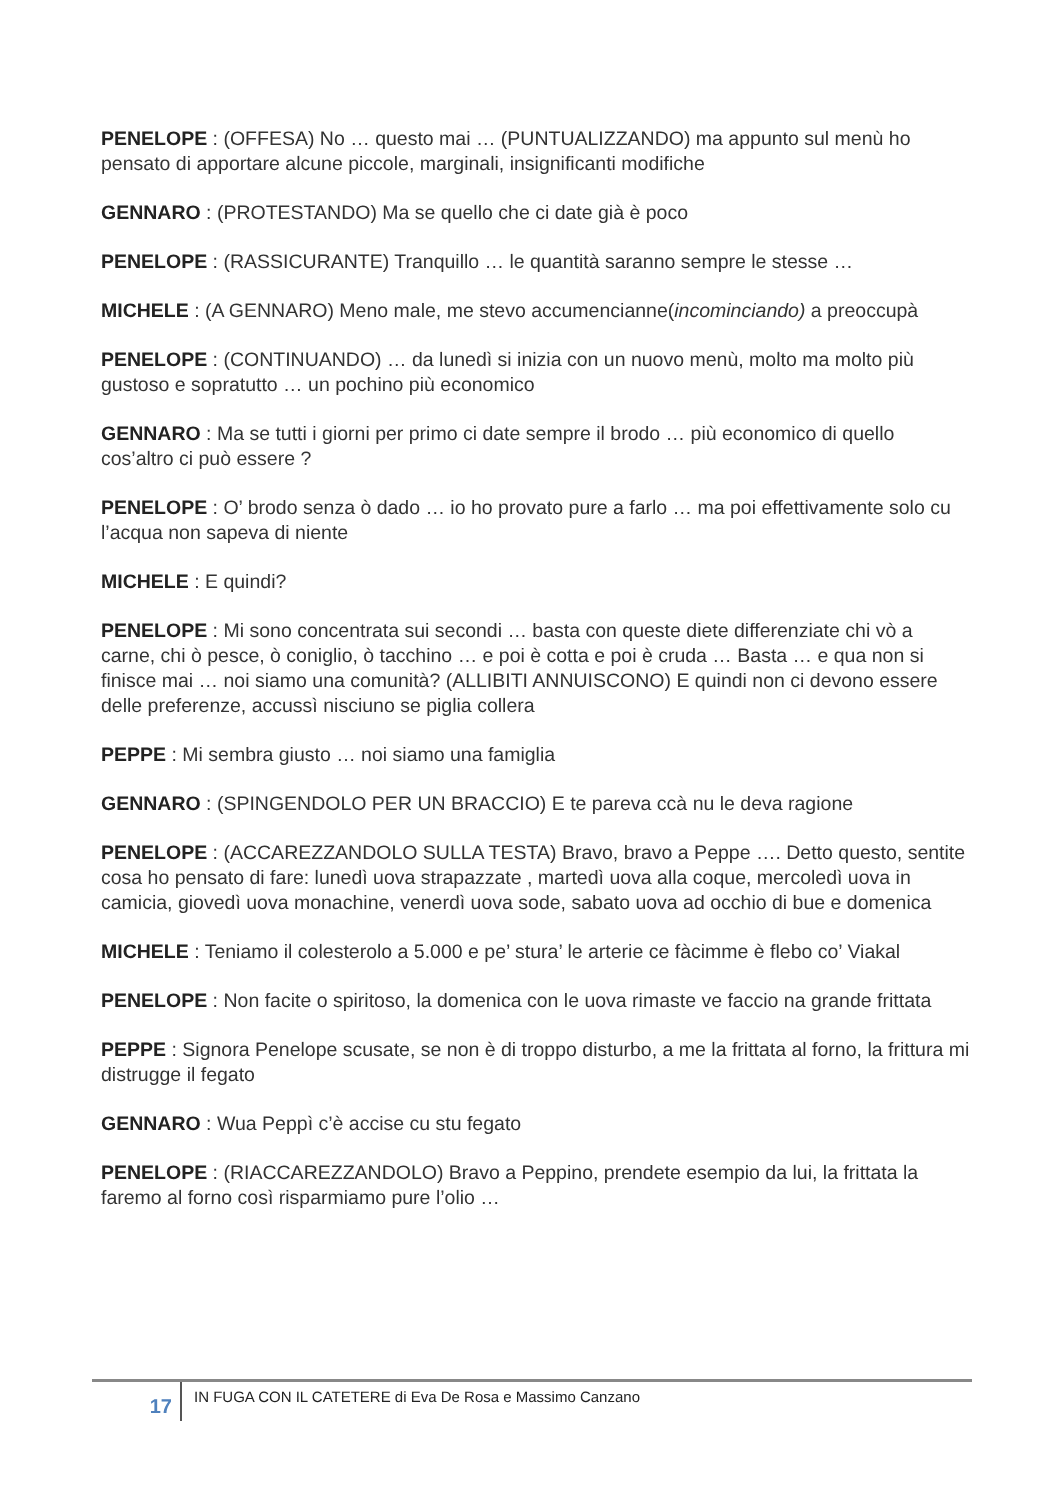PENELOPE : (OFFESA) No … questo mai … (PUNTUALIZZANDO) ma appunto sul menù ho pensato di apportare alcune piccole, marginali, insignificanti modifiche
GENNARO : (PROTESTANDO) Ma se quello che ci date già è poco
PENELOPE : (RASSICURANTE) Tranquillo … le quantità saranno sempre le stesse …
MICHELE : (A GENNARO) Meno male, me stevo accumencianne(incominciando) a preoccupà
PENELOPE : (CONTINUANDO) … da lunedì si inizia con un nuovo menù, molto ma molto più gustoso e sopratutto … un pochino più economico
GENNARO : Ma se tutti i giorni per primo ci date sempre il brodo … più economico di quello cos’altro ci può essere ?
PENELOPE : O’ brodo senza ò dado … io ho provato pure a farlo … ma poi effettivamente solo cu l’acqua non sapeva di niente
MICHELE : E quindi?
PENELOPE : Mi sono concentrata sui secondi … basta con queste diete differenziate chi vò a carne, chi ò pesce, ò coniglio, ò tacchino … e poi è cotta e poi è cruda … Basta … e qua non si finisce mai … noi siamo una comunità? (ALLIBITI ANNUISCONO) E quindi non ci devono essere delle preferenze, accussì nisciuno se piglia collera
PEPPE : Mi sembra giusto … noi siamo una famiglia
GENNARO : (SPINGENDOLO PER UN BRACCIO) E te pareva ccà nu le deva ragione
PENELOPE : (ACCAREZZANDOLO SULLA TESTA) Bravo, bravo a Peppe …. Detto questo, sentite cosa ho pensato di fare: lunedì uova strapazzate , martedì uova alla coque, mercoledì uova in camicia, giovedì uova monachine, venerdì uova sode, sabato uova ad occhio di bue e domenica
MICHELE : Teniamo il colesterolo a 5.000 e pe’ stura’ le arterie ce fàcimme è flebo co’ Viakal
PENELOPE : Non facite o spiritoso, la domenica con le uova rimaste ve faccio na grande frittata
PEPPE : Signora Penelope scusate, se non è di troppo disturbo, a me la frittata al forno, la frittura mi distrugge il fegato
GENNARO : Wua Peppì c’è accise cu stu fegato
PENELOPE : (RIACCAREZZANDOLO) Bravo a Peppino, prendete esempio da lui, la frittata la faremo al forno così risparmiamo pure l’olio …
17
IN FUGA CON IL CATETERE di Eva De Rosa e Massimo Canzano